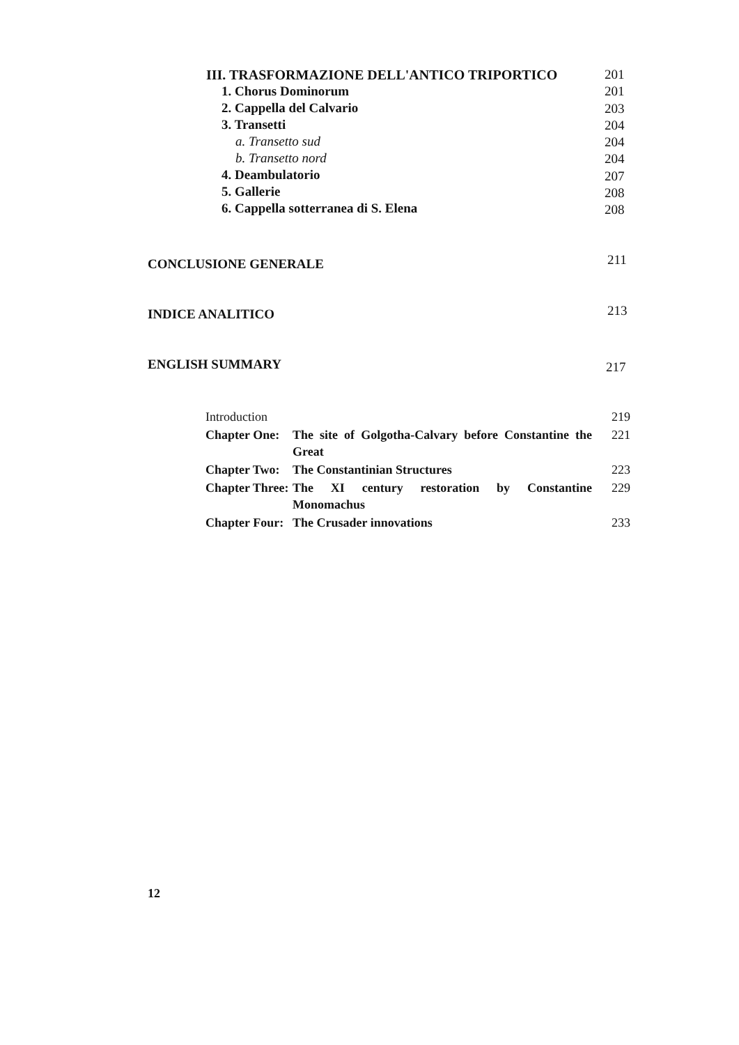III. TRASFORMAZIONE DELL'ANTICO TRIPORTICO
1. Chorus Dominorum
2. Cappella del Calvario
3. Transetti
a. Transetto sud
b. Transetto nord
4. Deambulatorio
5. Gallerie
6. Cappella sotterranea di S. Elena
201
201
203
204
204
204
207
208
208
CONCLUSIONE GENERALE 211
INDICE ANALITICO 213
ENGLISH SUMMARY 217
| Introduction | | 219 |
| Chapter One: | The site of Golgotha-Calvary before Constantine the Great | 221 |
| Chapter Two: | The Constantinian Structures | 223 |
| Chapter Three: | The XI century restoration by Constantine Monomachus | 229 |
| Chapter Four: | The Crusader innovations | 233 |
12